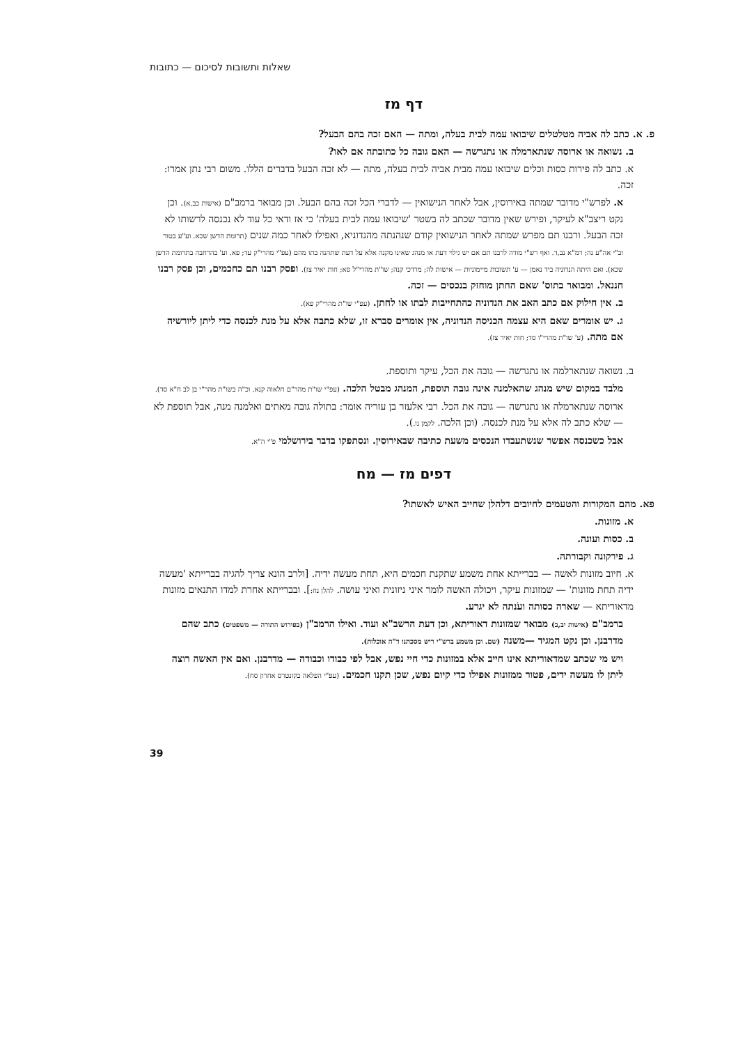שאלות ותשובות לסיכום — כתובות
דף מז
פ. א. כתב לה אביה מטלטלים שיבואו עמה לבית בעלה, ומתה — האם זכה בהם הבעל?
ב. נשואה או ארוסה שנתארמלה או נתגרשה — האם גובה כל כתובתה אם לאו?
א. כתב לה פירות כסות וכלים שיבואו עמה מבית אביה לבית בעלה, מתה — לא זכה הבעל בדברים הללו. משום רבי נתן אמרו: זכה.
א. לפרש"י מדובר שמתה באירוסין, אבל לאחר הנישואין — לדברי הכל זכה בהם הבעל. וכן מבואר ברמב"ם (אישות כב,א). וכן נקט ריצב"א לעיקר, ופירש שאין מדובר שכתב לה בשטר 'שיבואו עמה לבית בעלה' כי אז ודאי כל עוד לא נכנסה לרשותו לא זכה הבעל. ורבנו תם מפרש שמתה לאחר הנישואין קודם שנהנתה מהנדוניא, ואפילו לאחר כמה שנים (תרומת הדשן שכא. וע"ע בטור וב"י אה"ע נה; רמ"א נב,ד. ואף רש"י מודה לרבנו תם אם יש גילוי דעת או מנהג שאינו מקנה אלא על דעת שתהנה בתו מהם (עפ"י מהרי"ק עד; פא. וע' בהרחבה בתרומת הדשן שכא). ואם היתה הנדוניה ביד נאמן — ע' תשובות מיימוניות — אישות לה; מרדכי קנה; שו"ת מהרי"ל סא; חות יאיר צז). ופסק רבנו תם כחכמים, וכן פסק רבנו חננאל. ומבואר בתוס' שאם החתן מוחזק בנכסים — זכה.
ב. אין חילוק אם כתב האב את הנדוניה כהתחייבות לבתו או לחתן. (עפ"י שו"ת מהרי"ק פא).
ג. יש אומרים שאם היא עצמה הכניסה הנדוניה, אין אומרים סברא זו, שלא כתבה אלא על מנת לכנסה כדי ליתן ליורשיה אם מתה. (ע' שו"ת מהרי"ו סד; חות יאיר צז).
ב. נשואה שנתארלמה או נתגרשה — גובה את הכל, עיקר ותוספת.
מלבד במקום שיש מנהג שהאלמנה אינה גובה תוספת, המנהג מבטל הלכה. (עפ"י שו"ת מהר"ם חלאוה קנא, וכ"ה בשו"ת מהר"י בן לב ח"א סד).
ארוסה שנתארמלה או נתגרשה — גובה את הכל. רבי אלעזר בן עזריה אומר: בתולה גובה מאתים ואלמנה מנה, אבל תוספת לא — שלא כתב לה אלא על מנת לכנסה. (וכן הלכה. לקמן נו.).
אבל כשכנסה אפשר שנשתעבדו הנכסים משעת כתיבה שבאירוסין. ונסתפקו בדבר בירושלמי פ"י ה"א.
דפים מז — מח
פא. מהם המקורות והטעמים לחיובים דלהלן שחייב האיש לאשתו?
א. מזונות.
ב. כסות ועונה.
ג. פירקונה וקבורתה.
א. חיוב מזונות לאשה — בברייתא אחת משמע שתקנת חכמים היא, תחת מעשה ידיה. [ולרב הונא צריך להגיה בברייתא 'מעשה ידיה תחת מזונות' — שמזונות עיקר, ויכולה האשה לומר איני ניזונית ואיני עושה. להלן נח:]. ובברייתא אחרת למדו התנאים מזונות מדאוריתא — שארה כסותה ועֹנתה לא יגרע.
ברמב"ם (אישות יב,ב) מבואר שמזונות דאוריתא, וכן דעת הרשב"א ועוד. ואילו הרמב"ן (בפירוש התורה — משפטים) כתב שהם מדרבנן. וכן נקט המגיד —משנה (שם. וכן משמע ברש"י ריש מסכתנו ד"ה אוכלות).
ויש מי שכתב שמדאוריתא אינו חייב אלא במזונות כדי חיי נפש, אבל לפי כבודו וכבודה — מדרבנן. ואם אין האשה רוצה ליתן לו מעשה ידים, פטור ממזונות אפילו כדי קיום נפש, שכן תקנו חכמים. (עפ"י הפלאה בקונטרס אחרון סח).
39